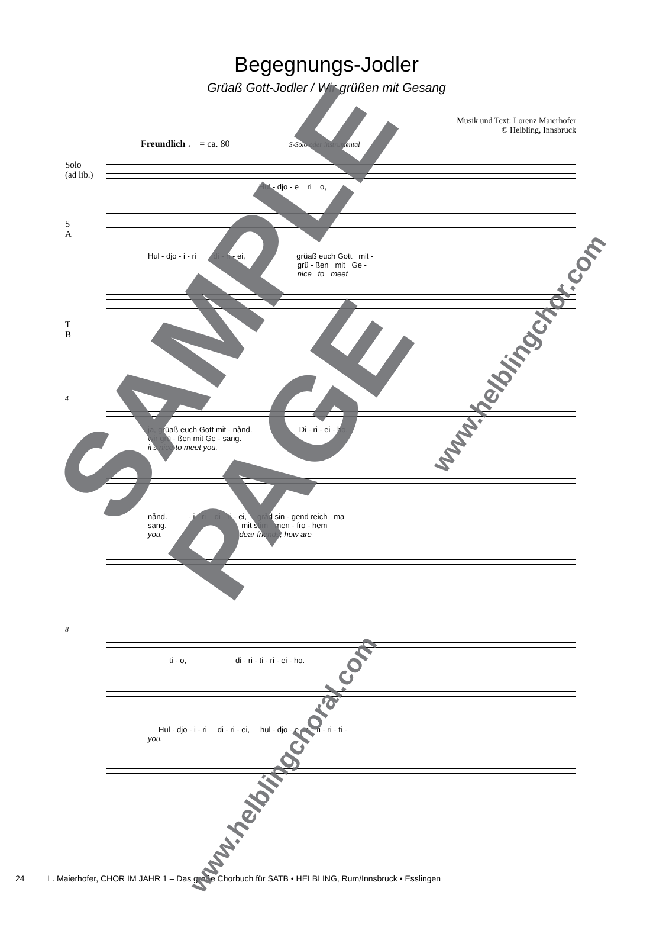Begegnungs-Jodler
Grüaß Gott-Jodler / Wir grüßen mit Gesang
Musik und Text: Lorenz Maierhofer
© Helbling, Innsbruck
Freundlich ♩ = ca. 80 S-Solo oder instrumental
Solo
(ad lib.)
Hul - djo - e ri o,
S
A
Hul - djo - i - ri di - ri - ei, grüaß euch Gott mit - grü - ßen mit Ge - nice to meet
T
B
4
ja, grüaß euch Gott mit - nånd. Di - ri - ei - ho, wir grü - ßen mit Ge - sang. it's nice to meet you.
nånd. - i - ri di - ri - ei, gråd sin - gend reich ma sang. mit stim - men - fro - hem you. dear friends, how are
8
ti - o, di - ri - ti - ri - ei - ho.
Hul - djo - i - ri di - ri - ei, hul - djo - e - ri - ti - ri - ti - you.
24 L. Maierhofer, CHOR IM JAHR 1 – Das große Chorbuch für SATB • HELBLING, Rum/Innsbruck • Esslingen
SAMPLE PAGE
www.helblingchoral.com
www.helblingchor.com